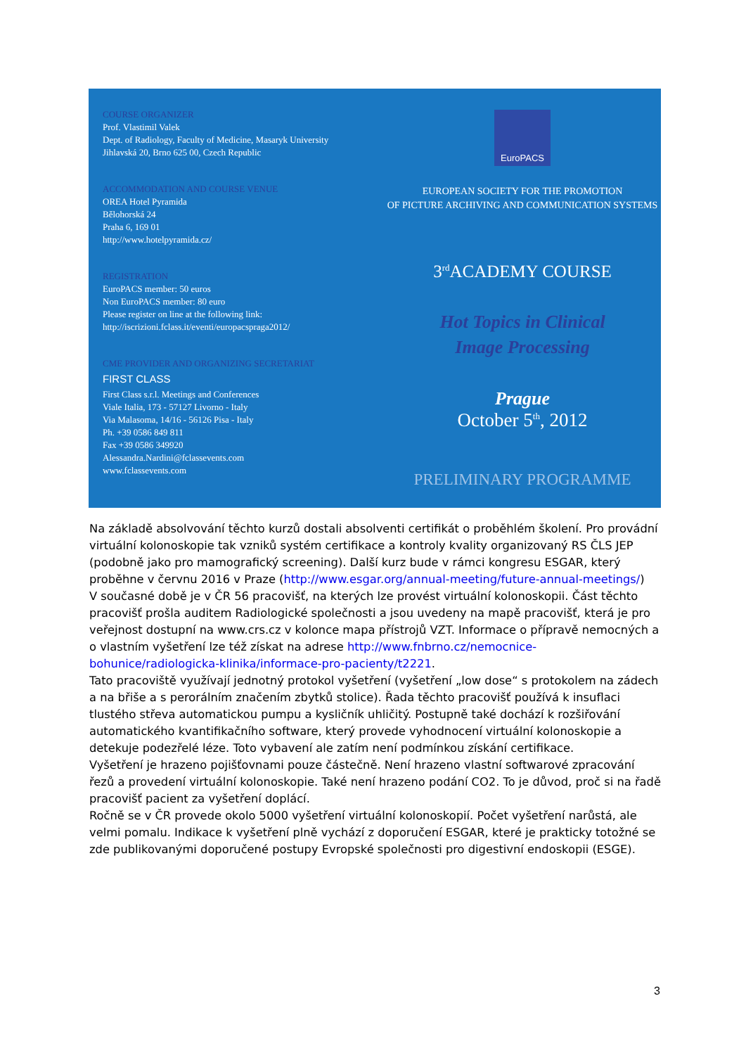COURSE ORGANIZER
Prof. Vlastimil Valek
Dept. of Radiology, Faculty of Medicine, Masaryk University
Jihlavská 20, Brno 625 00, Czech Republic
ACCOMMODATION AND COURSE VENUE
OREA Hotel Pyramida
Bělohorská 24
Praha 6, 169 01
http://www.hotelpyramida.cz/
REGISTRATION
EuroPACS member: 50 euros
Non EuroPACS member: 80 euro
Please register on line at the following link:
http://iscrizioni.fclass.it/eventi/europacspraga2012/
CME PROVIDER AND ORGANIZING SECRETARIAT
FIRST CLASS
First Class s.r.l. Meetings and Conferences
Viale Italia, 173 - 57127 Livorno - Italy
Via Malasoma, 14/16 - 56126 Pisa - Italy
Ph. +39 0586 849 811
Fax +39 0586 349920
Alessandra.Nardini@fclassevents.com
www.fclassevents.com
EuroPACS
EUROPEAN SOCIETY FOR THE PROMOTION
OF PICTURE ARCHIVING AND COMMUNICATION SYSTEMS
3<sup>rd</sup>ACADEMY COURSE
Hot Topics in Clinical
Image Processing
Prague
October 5<sup>th</sup>, 2012
PRELIMINARY PROGRAMME
Na základě absolvování těchto kurzů dostali absolventi certifikát o proběhlém školení. Pro provádní virtuální kolonoskopie tak vzniků systém certifikace a kontroly kvality organizovaný RS ČLS JEP (podobně jako pro mamografický screening). Další kurz bude v rámci kongresu ESGAR, který proběhne v červnu 2016 v Praze (http://www.esgar.org/annual-meeting/future-annual-meetings/)
V současné době je v ČR 56 pracovišť, na kterých lze provést virtuální kolonoskopii. Část těchto pracovišť prošla auditem Radiologické společnosti a jsou uvedeny na mapě pracovišť, která je pro veřejnost dostupní na www.crs.cz v kolonce mapa přístrojů VZT. Informace o přípravě nemocných a o vlastním vyšetření lze též získat na adrese http://www.fnbrno.cz/nemocnice-bohunice/radiologicka-klinika/informace-pro-pacienty/t2221.
Tato pracoviště využívají jednotný protokol vyšetření (vyšetření „low dose“ s protokolem na zádech a na břiše a s perorálním značením zbytků stolice). Řada těchto pracovišť používá k insuflaci tlustého střeva automatickou pumpu a kysličník uhličitý. Postupně také dochází k rozšiřování automatického kvantifikačního software, který provede vyhodnocení virtuální kolonoskopie a detekuje podezřelé léze. Toto vybavení ale zatím není podmínkou získání certifikace.
Vyšetření je hrazeno pojišťovnami pouze částečně. Není hrazeno vlastní softwarové zpracování řezů a provedení virtuální kolonoskopie. Také není hrazeno podání CO2. To je důvod, proč si na řadě pracovišť pacient za vyšetření doplácí.
Ročně se v ČR provede okolo 5000 vyšetření virtuální kolonoskopií. Počet vyšetření narůstá, ale velmi pomalu. Indikace k vyšetření plně vychází z doporučení ESGAR, které je prakticky totožné se zde publikovanými doporučené postupy Evropské společnosti pro digestivní endoskopii (ESGE).
3